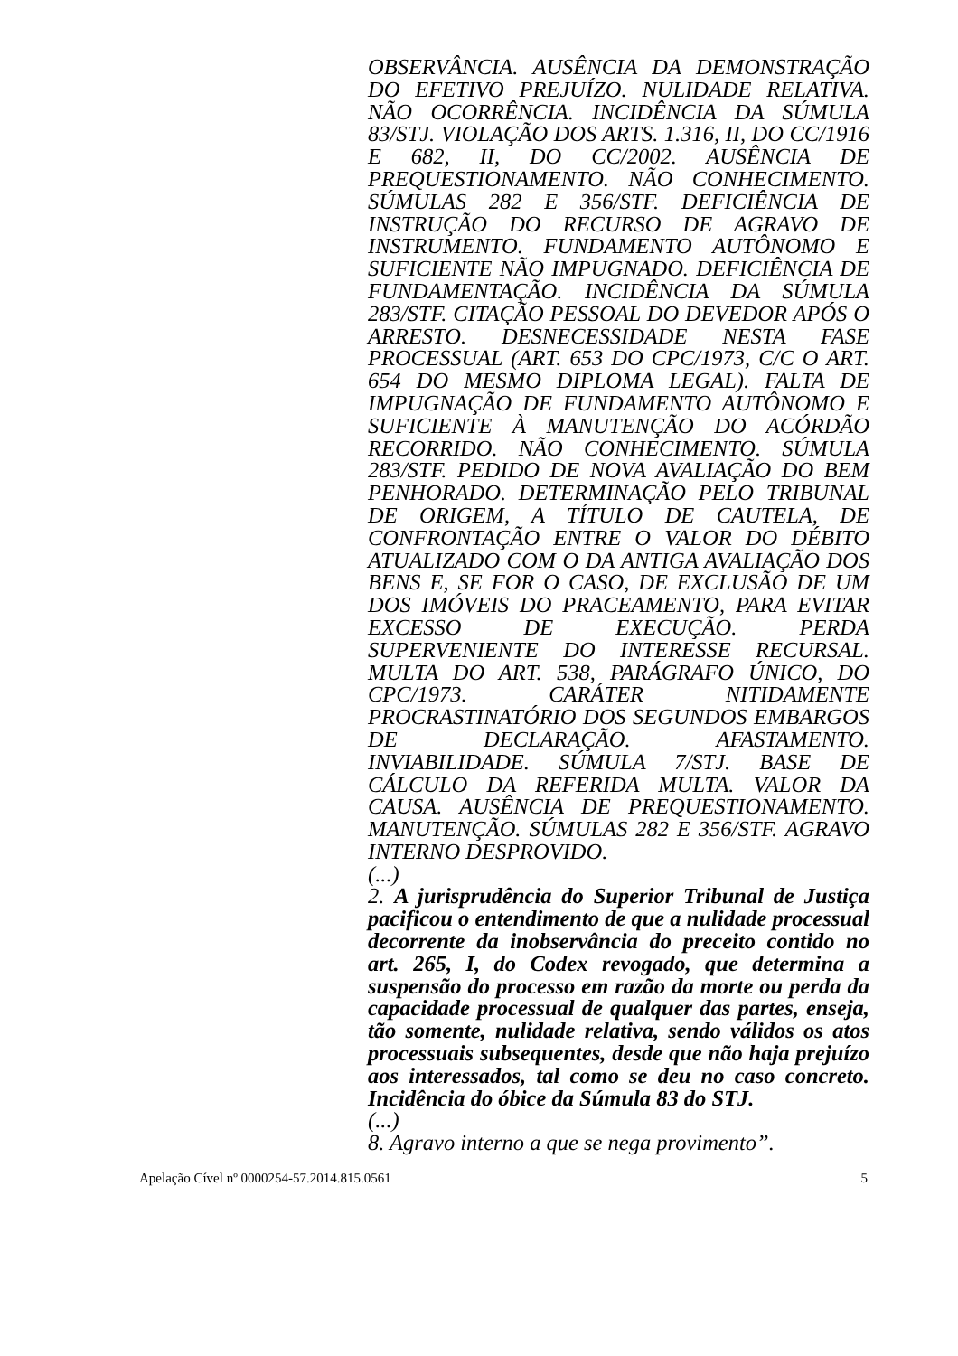OBSERVÂNCIA. AUSÊNCIA DA DEMONSTRAÇÃO DO EFETIVO PREJUÍZO. NULIDADE RELATIVA. NÃO OCORRÊNCIA. INCIDÊNCIA DA SÚMULA 83/STJ. VIOLAÇÃO DOS ARTS. 1.316, II, DO CC/1916 E 682, II, DO CC/2002. AUSÊNCIA DE PREQUESTIONAMENTO. NÃO CONHECIMENTO. SÚMULAS 282 E 356/STF. DEFICIÊNCIA DE INSTRUÇÃO DO RECURSO DE AGRAVO DE INSTRUMENTO. FUNDAMENTO AUTÔNOMO E SUFICIENTE NÃO IMPUGNADO. DEFICIÊNCIA DE FUNDAMENTAÇÃO. INCIDÊNCIA DA SÚMULA 283/STF. CITAÇÃO PESSOAL DO DEVEDOR APÓS O ARRESTO. DESNECESSIDADE NESTA FASE PROCESSUAL (ART. 653 DO CPC/1973, C/C O ART. 654 DO MESMO DIPLOMA LEGAL). FALTA DE IMPUGNAÇÃO DE FUNDAMENTO AUTÔNOMO E SUFICIENTE À MANUTENÇÃO DO ACÓRDÃO RECORRIDO. NÃO CONHECIMENTO. SÚMULA 283/STF. PEDIDO DE NOVA AVALIAÇÃO DO BEM PENHORADO. DETERMINAÇÃO PELO TRIBUNAL DE ORIGEM, A TÍTULO DE CAUTELA, DE CONFRONTAÇÃO ENTRE O VALOR DO DÉBITO ATUALIZADO COM O DA ANTIGA AVALIAÇÃO DOS BENS E, SE FOR O CASO, DE EXCLUSÃO DE UM DOS IMÓVEIS DO PRACEAMENTO, PARA EVITAR EXCESSO DE EXECUÇÃO. PERDA SUPERVENIENTE DO INTERESSE RECURSAL. MULTA DO ART. 538, PARÁGRAFO ÚNICO, DO CPC/1973. CARÁTER NITIDAMENTE PROCRASTINATÓRIO DOS SEGUNDOS EMBARGOS DE DECLARAÇÃO. AFASTAMENTO. INVIABILIDADE. SÚMULA 7/STJ. BASE DE CÁLCULO DA REFERIDA MULTA. VALOR DA CAUSA. AUSÊNCIA DE PREQUESTIONAMENTO. MANUTENÇÃO. SÚMULAS 282 E 356/STF. AGRAVO INTERNO DESPROVIDO.
(...)
2. A jurisprudência do Superior Tribunal de Justiça pacificou o entendimento de que a nulidade processual decorrente da inobservância do preceito contido no art. 265, I, do Codex revogado, que determina a suspensão do processo em razão da morte ou perda da capacidade processual de qualquer das partes, enseja, tão somente, nulidade relativa, sendo válidos os atos processuais subsequentes, desde que não haja prejuízo aos interessados, tal como se deu no caso concreto. Incidência do óbice da Súmula 83 do STJ.
(...)
8. Agravo interno a que se nega provimento”.
Apelação Cível nº 0000254-57.2014.815.0561 5